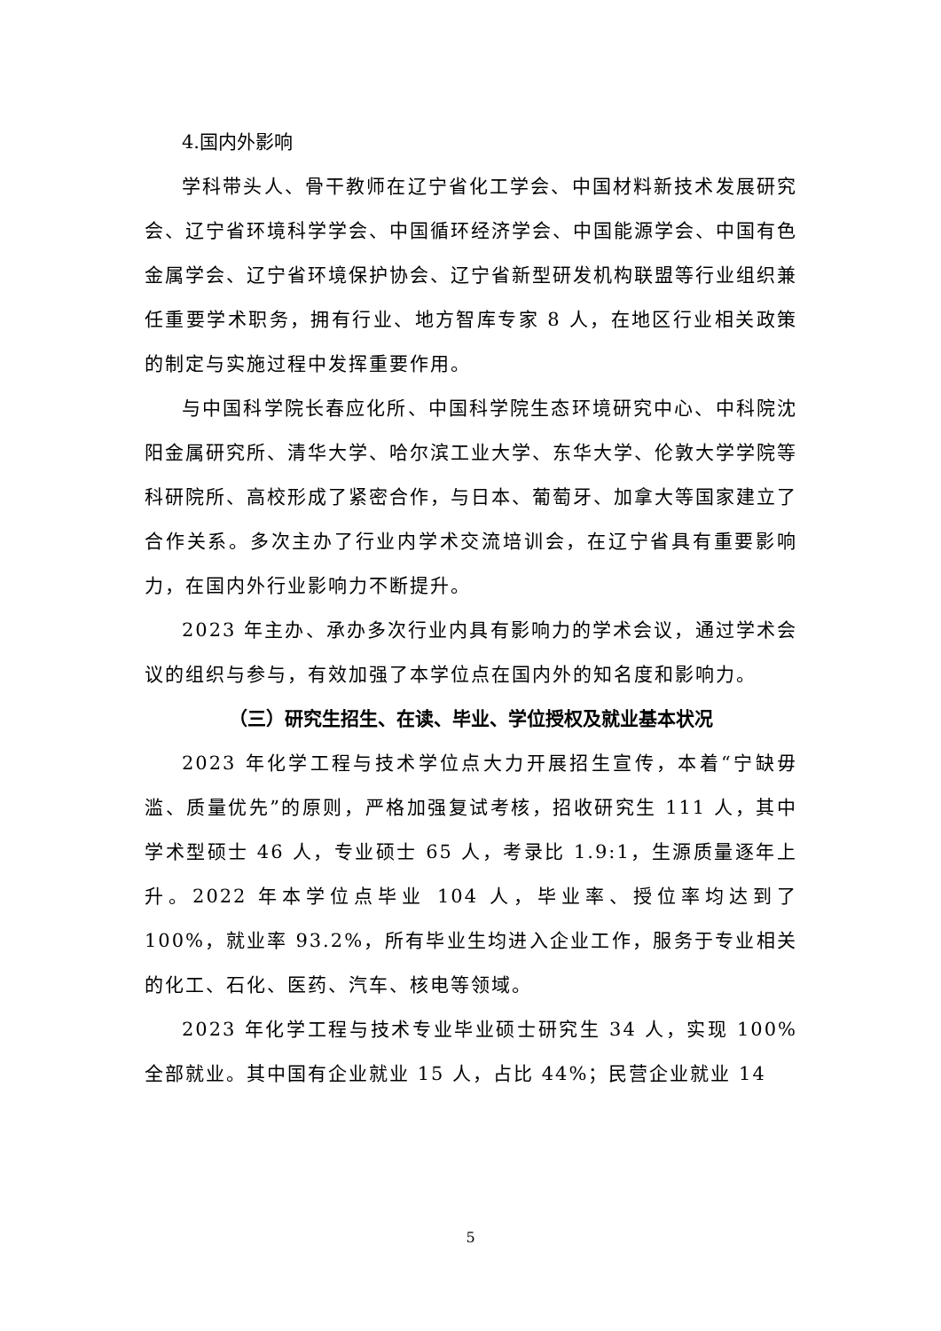4.国内外影响
学科带头人、骨干教师在辽宁省化工学会、中国材料新技术发展研究会、辽宁省环境科学学会、中国循环经济学会、中国能源学会、中国有色金属学会、辽宁省环境保护协会、辽宁省新型研发机构联盟等行业组织兼任重要学术职务，拥有行业、地方智库专家 8 人，在地区行业相关政策的制定与实施过程中发挥重要作用。
与中国科学院长春应化所、中国科学院生态环境研究中心、中科院沈阳金属研究所、清华大学、哈尔滨工业大学、东华大学、伦敦大学学院等科研院所、高校形成了紧密合作，与日本、葡萄牙、加拿大等国家建立了合作关系。多次主办了行业内学术交流培训会，在辽宁省具有重要影响力，在国内外行业影响力不断提升。
2023 年主办、承办多次行业内具有影响力的学术会议，通过学术会议的组织与参与，有效加强了本学位点在国内外的知名度和影响力。
（三）研究生招生、在读、毕业、学位授权及就业基本状况
2023 年化学工程与技术学位点大力开展招生宣传，本着“宁缺毋滥、质量优先”的原则，严格加强复试考核，招收研究生 111 人，其中学术型硕士 46 人，专业硕士 65 人，考录比 1.9:1，生源质量逐年上升。2022 年本学位点毕业 104 人，毕业率、授位率均达到了 100%，就业率 93.2%，所有毕业生均进入企业工作，服务于专业相关的化工、石化、医药、汽车、核电等领域。
2023 年化学工程与技术专业毕业硕士研究生 34 人，实现 100%全部就业。其中国有企业就业 15 人，占比 44%；民营企业就业 14
5